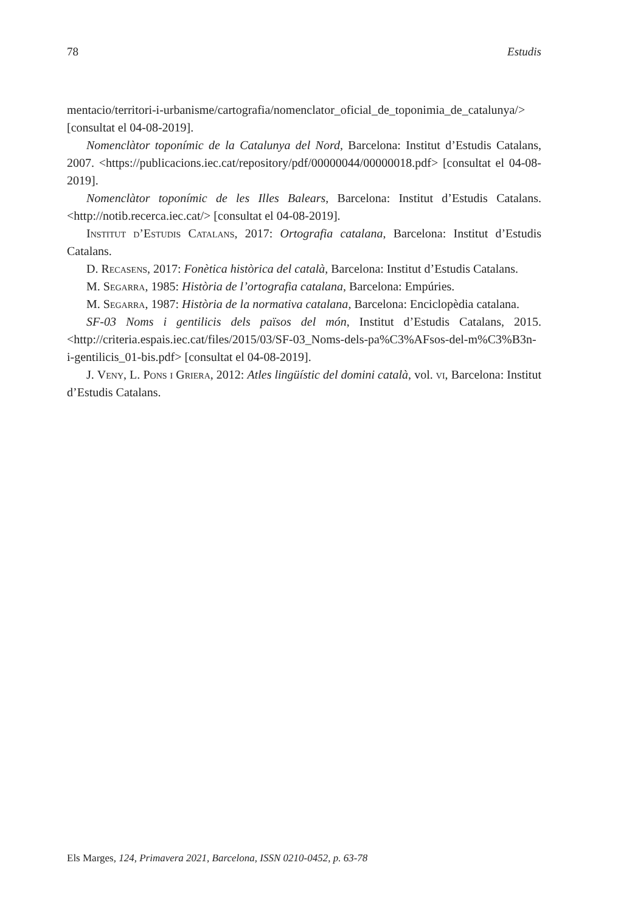78 Estudis
mentacio/territori-i-urbanisme/cartografia/nomenclator_oficial_de_toponimia_de_cata­lunya/> [consultat el 04-08-2019].
Nomenclàtor toponímic de la Catalunya del Nord, Barcelona: Institut d’Estudis Catalans, 2007. <https://publicacions.iec.cat/repository/pdf/00000044/00000018.pdf> [consultat el 04-08-2019].
Nomenclàtor toponímic de les Illes Balears, Barcelona: Institut d’Estudis Catalans. <http://notib.recerca.iec.cat/> [consultat el 04-08-2019].
Institut d’Estudis Catalans, 2017: Ortografia catalana, Barcelona: Institut d’Es­tudis Catalans.
D. Recasens, 2017: Fonètica històrica del català, Barcelona: Institut d’Estudis Catalans.
M. Segarra, 1985: Història de l’ortografia catalana, Barcelona: Empúries.
M. Segarra, 1987: Història de la normativa catalana, Barcelona: Enciclopèdia catalana.
SF-03 Noms i gentilicis dels països del món, Institut d’Estudis Catalans, 2015. <http://criteria.espais.iec.cat/files/2015/03/SF-03_Noms-dels-pa%C3%AFsos-del-m%C3%B3n-i-gentilicis_01-bis.pdf> [consultat el 04-08-2019].
J. Veny, L. Pons i Griera, 2012: Atles lingüístic del domini català, vol. vi, Barcelona: Institut d’Estudis Catalans.
Els Marges, 124, Primavera 2021, Barcelona, ISSN 0210-0452, p. 63-78